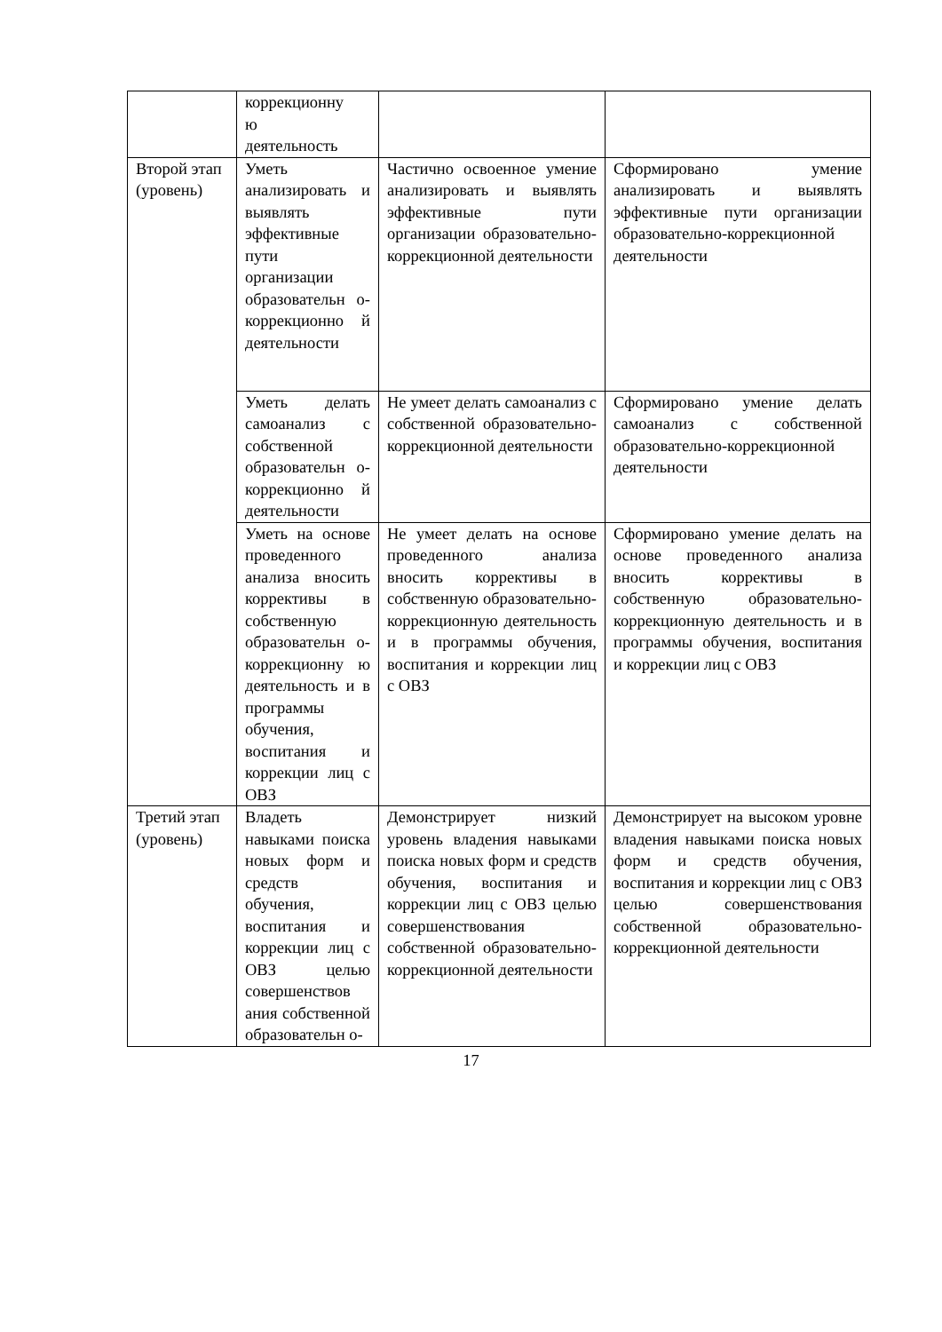| | коррекционну ю деятельность | | |
| Второй этап (уровень) | Уметь анализировать и выявлять эффективные пути организации образовательн о-коррекционно й деятельности | Частично освоенное умение анализировать и выявлять эффективные пути организации образовательно-коррекционной деятельности | Сформировано умение анализировать и выявлять эффективные пути организации образовательно-коррекционной деятельности |
| | Уметь делать самоанализ с собственной образовательн о-коррекционно й деятельности | Не умеет делать самоанализ с собственной образовательно-коррекционной деятельности | Сформировано умение делать самоанализ с собственной образовательно-коррекционной деятельности |
| | Уметь на основе проведенного анализа вносить коррективы в собственную образовательн о-коррекционну ю деятельность и в программы обучения, воспитания и коррекции лиц с ОВЗ | Не умеет делать на основе проведенного анализа вносить коррективы в собственную образовательно-коррекционную деятельность и в программы обучения, воспитания и коррекции лиц с ОВЗ | Сформировано умение делать на основе проведенного анализа вносить коррективы в собственную образовательно-коррекционную деятельность и в программы обучения, воспитания и коррекции лиц с ОВЗ |
| Третий этап (уровень) | Владеть навыками поиска новых форм и средств обучения, воспитания и коррекции лиц с ОВЗ целью совершенствов ания собственной образовательн о- | Демонстрирует низкий уровень владения навыками поиска новых форм и средств обучения, воспитания и коррекции лиц с ОВЗ целью совершенствования собственной образовательно-коррекционной деятельности | Демонстрирует на высоком уровне владения навыками поиска новых форм и средств обучения, воспитания и коррекции лиц с ОВЗ целью совершенствования собственной образовательно-коррекционной деятельности |
17